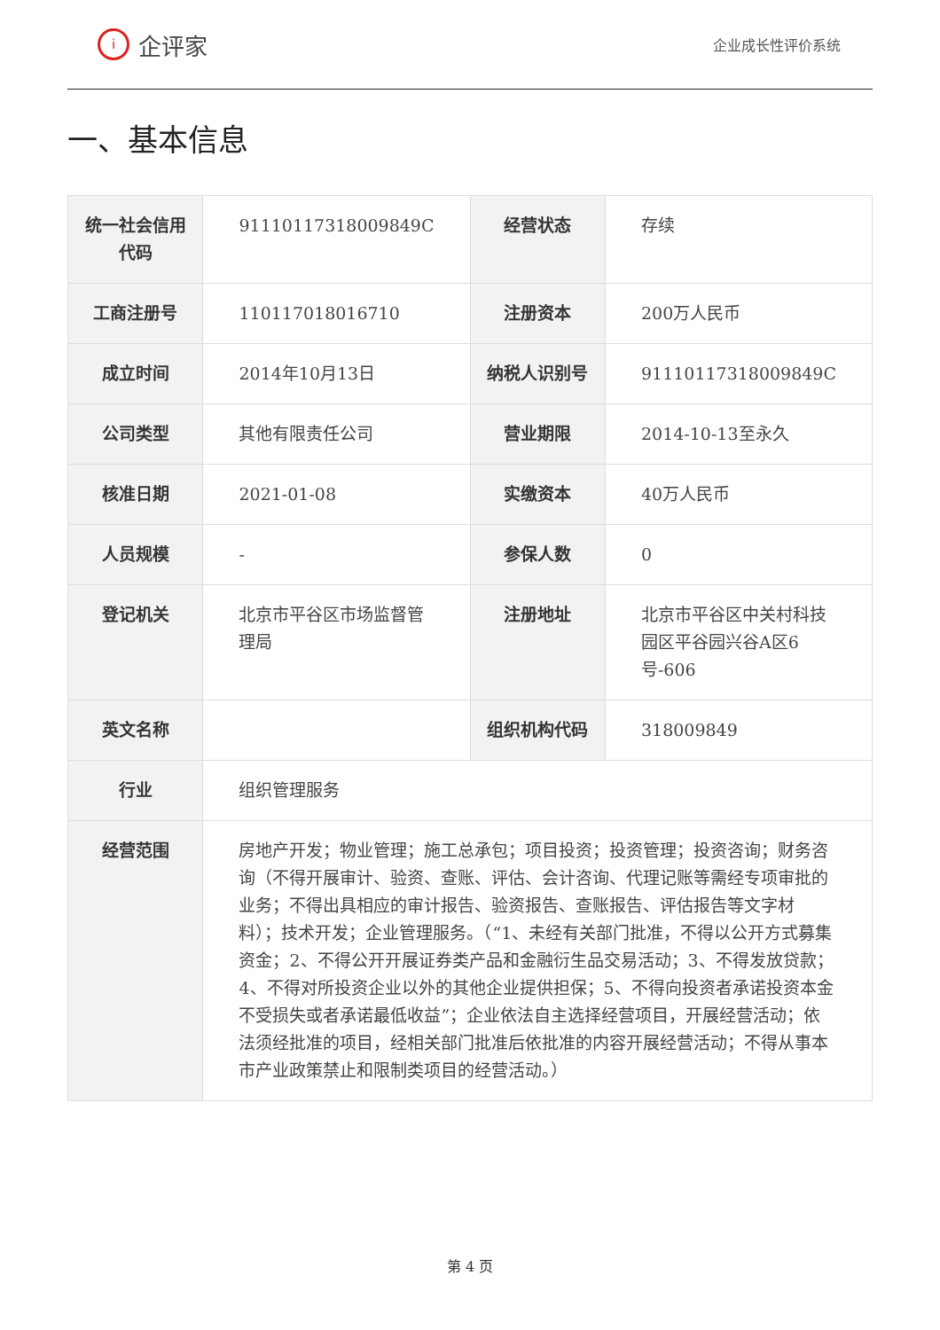i
企评家
企业成长性评价系统
一、基本信息
| 统一社会信用代码 | 91110117318009849C | 经营状态 | 存续 |
| 工商注册号 | 110117018016710 | 注册资本 | 200万人民币 |
| 成立时间 | 2014年10月13日 | 纳税人识别号 | 91110117318009849C |
| 公司类型 | 其他有限责任公司 | 营业期限 | 2014-10-13至永久 |
| 核准日期 | 2021-01-08 | 实缴资本 | 40万人民币 |
| 人员规模 | - | 参保人数 | 0 |
| 登记机关 | 北京市平谷区市场监督管理局 | 注册地址 | 北京市平谷区中关村科技园区平谷园兴谷A区6号-606 |
| 英文名称 | | 组织机构代码 | 318009849 |
| 行业 | 组织管理服务 | | |
| 经营范围 | 房地产开发；物业管理；施工总承包；项目投资；投资管理；投资咨询；财务咨询（不得开展审计、验资、查账、评估、会计咨询、代理记账等需经专项审批的业务；不得出具相应的审计报告、验资报告、查账报告、评估报告等文字材料）；技术开发；企业管理服务。（“1、未经有关部门批准，不得以公开方式募集资金；2、不得公开开展证券类产品和金融衍生品交易活动；3、不得发放贷款；4、不得对所投资企业以外的其他企业提供担保；5、不得向投资者承诺投资本金不受损失或者承诺最低收益”；企业依法自主选择经营项目，开展经营活动；依法须经批准的项目，经相关部门批准后依批准的内容开展经营活动；不得从事本市产业政策禁止和限制类项目的经营活动。） | | |
第 4 页